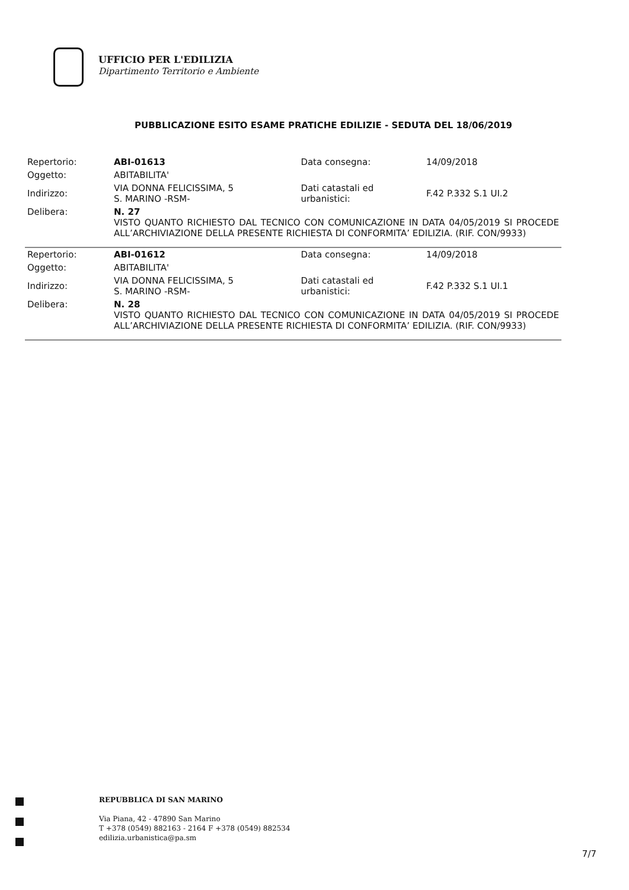UFFICIO PER L'EDILIZIA
Dipartimento Territorio e Ambiente
PUBBLICAZIONE ESITO ESAME PRATICHE EDILIZIE - SEDUTA DEL 18/06/2019
| Repertorio: | ABI-01613 | Data consegna: | 14/09/2018 |
| Oggetto: | ABITABILITA' | | |
| Indirizzo: | VIA DONNA FELICISSIMA, 5 S. MARINO -RSM- | Dati catastali ed urbanistici: | F.42 P.332 S.1 UI.2 |
| Delibera: | N. 27 VISTO QUANTO RICHIESTO DAL TECNICO CON COMUNICAZIONE IN DATA 04/05/2019 SI PROCEDE ALL’ARCHIVIAZIONE DELLA PRESENTE RICHIESTA DI CONFORMITA’ EDILIZIA. (RIF. CON/9933) | | |
| Repertorio: | ABI-01612 | Data consegna: | 14/09/2018 |
| Oggetto: | ABITABILITA' | | |
| Indirizzo: | VIA DONNA FELICISSIMA, 5 S. MARINO -RSM- | Dati catastali ed urbanistici: | F.42 P.332 S.1 UI.1 |
| Delibera: | N. 28 VISTO QUANTO RICHIESTO DAL TECNICO CON COMUNICAZIONE IN DATA 04/05/2019 SI PROCEDE ALL’ARCHIVIAZIONE DELLA PRESENTE RICHIESTA DI CONFORMITA’ EDILIZIA. (RIF. CON/9933) | | |
REPUBBLICA DI SAN MARINO
Via Piana, 42 - 47890 San Marino
T +378 (0549) 882163 - 2164 F +378 (0549) 882534
edilizia.urbanistica@pa.sm
7/7